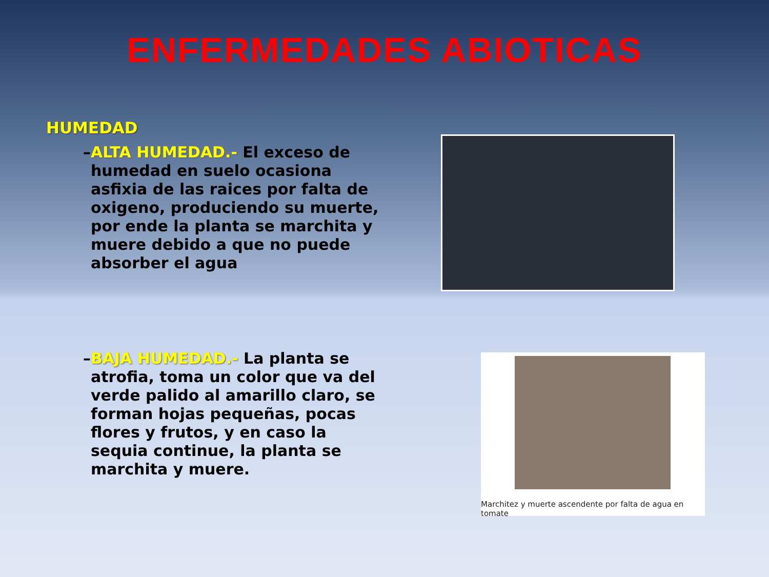ENFERMEDADES ABIOTICAS
HUMEDAD
– ALTA HUMEDAD.- El exceso de humedad en suelo ocasiona asfixia de las raices por falta de oxigeno, produciendo su muerte, por ende la planta se marchita y muere debido a que no puede absorber el agua
– BAJA HUMEDAD.- La planta se atrofia, toma un color que va del verde palido al amarillo claro, se forman hojas pequeñas, pocas flores y frutos, y en caso la sequia continue, la planta se marchita y muere.
Marchitez y muerte ascendente por falta de agua en tomate